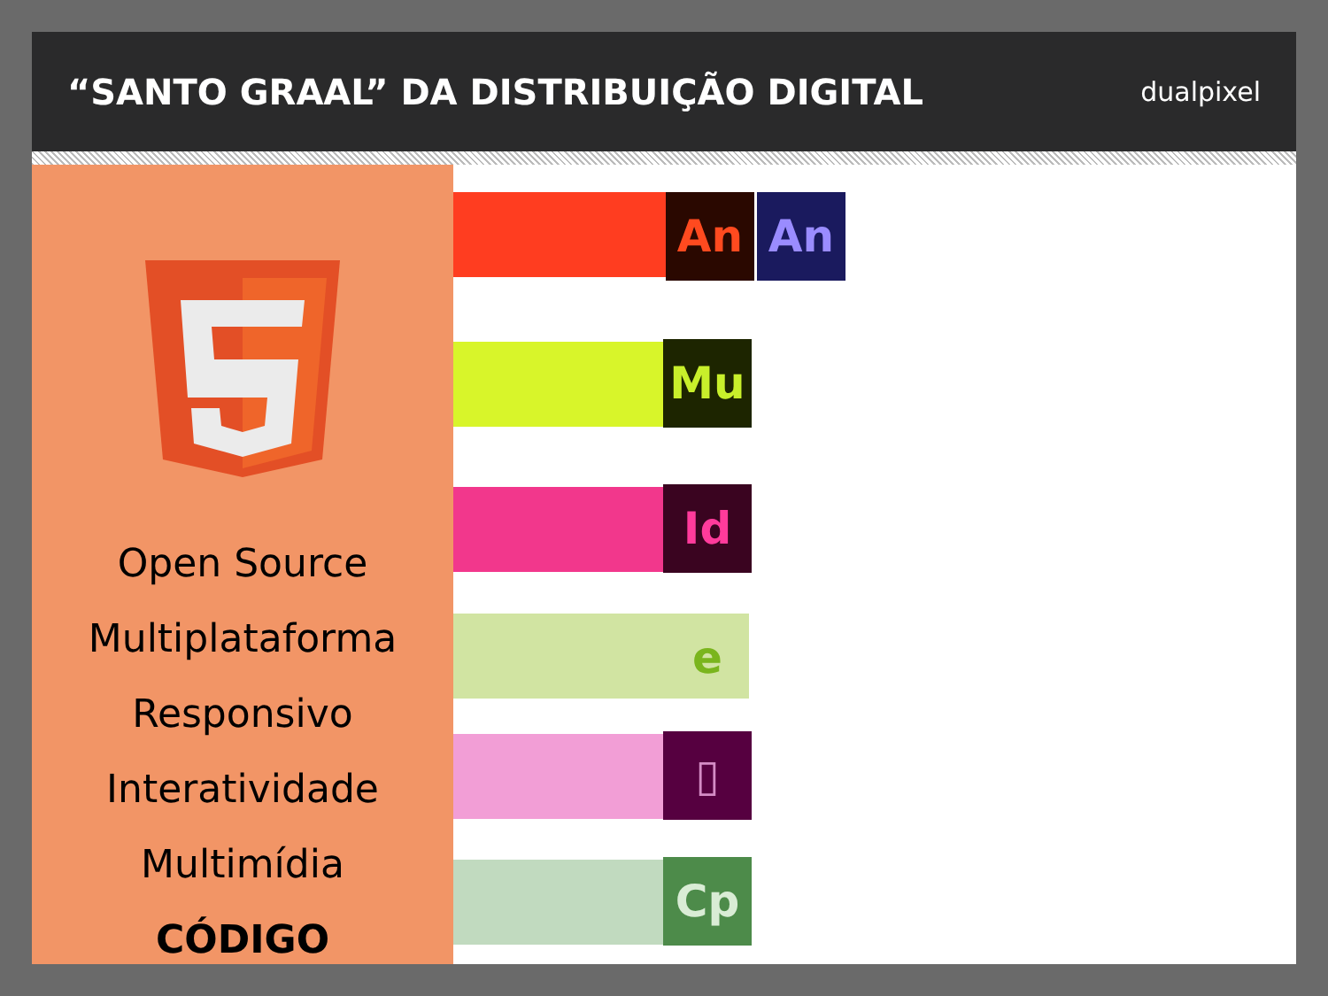“SANTO GRAAL” DA DISTRIBUIÇÃO DIGITAL
dualpixel
Open Source
Multiplataforma
Responsivo
Interatividade
Multimídia
CÓDIGO
An An
Mu
Id
e
▯
Cp